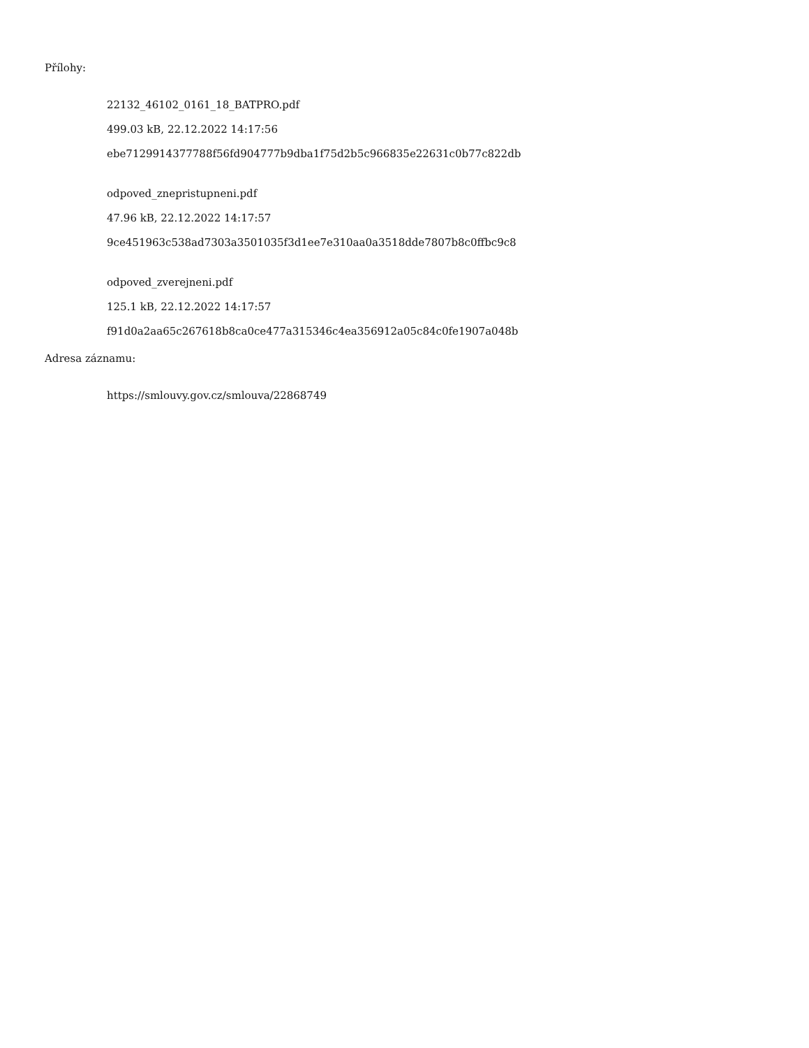Přílohy:
22132_46102_0161_18_BATPRO.pdf
499.03 kB, 22.12.2022 14:17:56
ebe7129914377788f56fd904777b9dba1f75d2b5c966835e22631c0b77c822db
odpoved_znepristupneni.pdf
47.96 kB, 22.12.2022 14:17:57
9ce451963c538ad7303a3501035f3d1ee7e310aa0a3518dde7807b8c0ffbc9c8
odpoved_zverejneni.pdf
125.1 kB, 22.12.2022 14:17:57
f91d0a2aa65c267618b8ca0ce477a315346c4ea356912a05c84c0fe1907a048b
Adresa záznamu:
https://smlouvy.gov.cz/smlouva/22868749